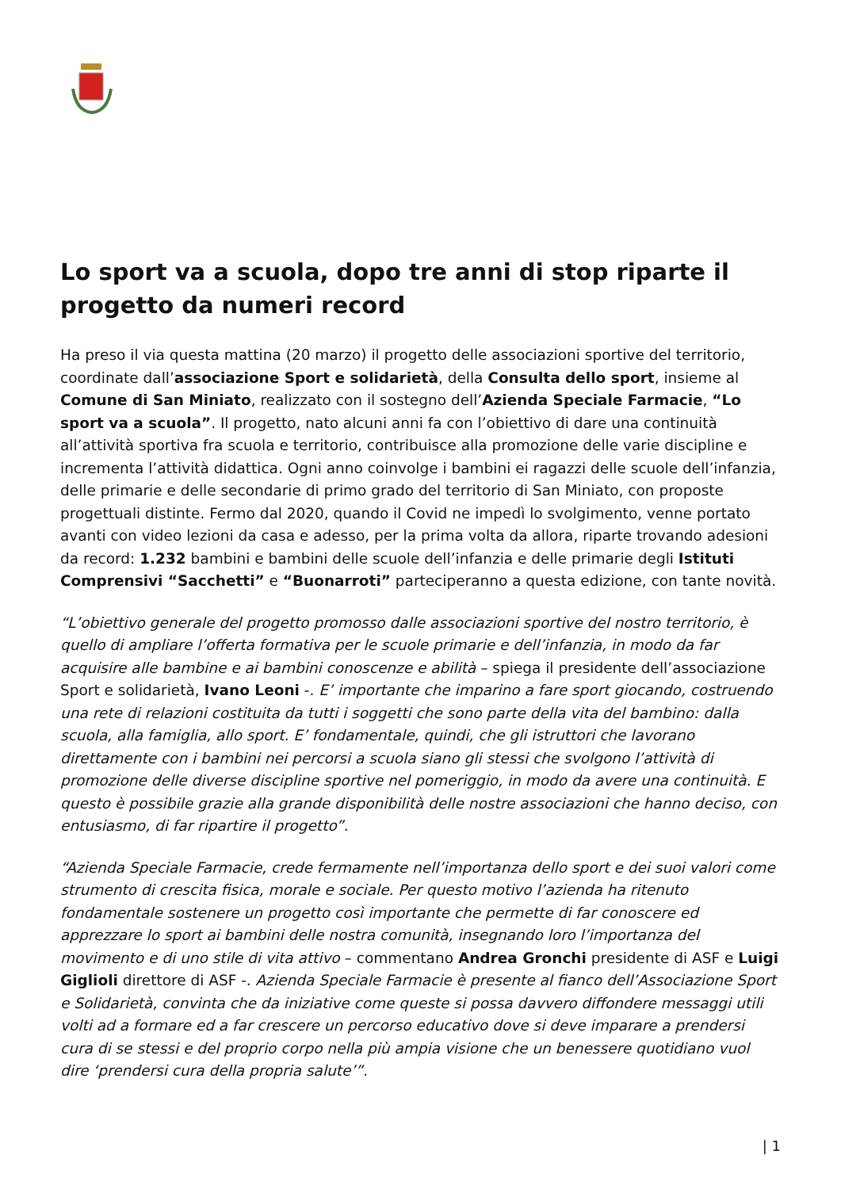Lo sport va a scuola, dopo tre anni di stop riparte il progetto da numeri record
Ha preso il via questa mattina (20 marzo) il progetto delle associazioni sportive del territorio, coordinate dall’associazione Sport e solidarietà, della Consulta dello sport, insieme al Comune di San Miniato, realizzato con il sostegno dell’Azienda Speciale Farmacie, “Lo sport va a scuola”. Il progetto, nato alcuni anni fa con l’obiettivo di dare una continuità all’attività sportiva fra scuola e territorio, contribuisce alla promozione delle varie discipline e incrementa l’attività didattica. Ogni anno coinvolge i bambini ei ragazzi delle scuole dell’infanzia, delle primarie e delle secondarie di primo grado del territorio di San Miniato, con proposte progettuali distinte. Fermo dal 2020, quando il Covid ne impedì lo svolgimento, venne portato avanti con video lezioni da casa e adesso, per la prima volta da allora, riparte trovando adesioni da record: 1.232 bambini e bambini delle scuole dell’infanzia e delle primarie degli Istituti Comprensivi “Sacchetti” e “Buonarroti” parteciperanno a questa edizione, con tante novità.
“L’obiettivo generale del progetto promosso dalle associazioni sportive del nostro territorio, è quello di ampliare l’offerta formativa per le scuole primarie e dell’infanzia, in modo da far acquisire alle bambine e ai bambini conoscenze e abilità – spiega il presidente dell’associazione Sport e solidarietà, Ivano Leoni -. E’ importante che imparino a fare sport giocando, costruendo una rete di relazioni costituita da tutti i soggetti che sono parte della vita del bambino: dalla scuola, alla famiglia, allo sport. E’ fondamentale, quindi, che gli istruttori che lavorano direttamente con i bambini nei percorsi a scuola siano gli stessi che svolgono l’attività di promozione delle diverse discipline sportive nel pomeriggio, in modo da avere una continuità. E questo è possibile grazie alla grande disponibilità delle nostre associazioni che hanno deciso, con entusiasmo, di far ripartire il progetto”.
“Azienda Speciale Farmacie, crede fermamente nell’importanza dello sport e dei suoi valori come strumento di crescita fisica, morale e sociale. Per questo motivo l’azienda ha ritenuto fondamentale sostenere un progetto così importante che permette di far conoscere ed apprezzare lo sport ai bambini delle nostra comunità, insegnando loro l’importanza del movimento e di uno stile di vita attivo – commentano Andrea Gronchi presidente di ASF e Luigi Giglioli direttore di ASF -. Azienda Speciale Farmacie è presente al fianco dell’Associazione Sport e Solidarietà, convinta che da iniziative come queste si possa davvero diffondere messaggi utili volti ad a formare ed a far crescere un percorso educativo dove si deve imparare a prendersi cura di se stessi e del proprio corpo nella più ampia visione che un benessere quotidiano vuol dire ‘prendersi cura della propria salute’”.
| 1